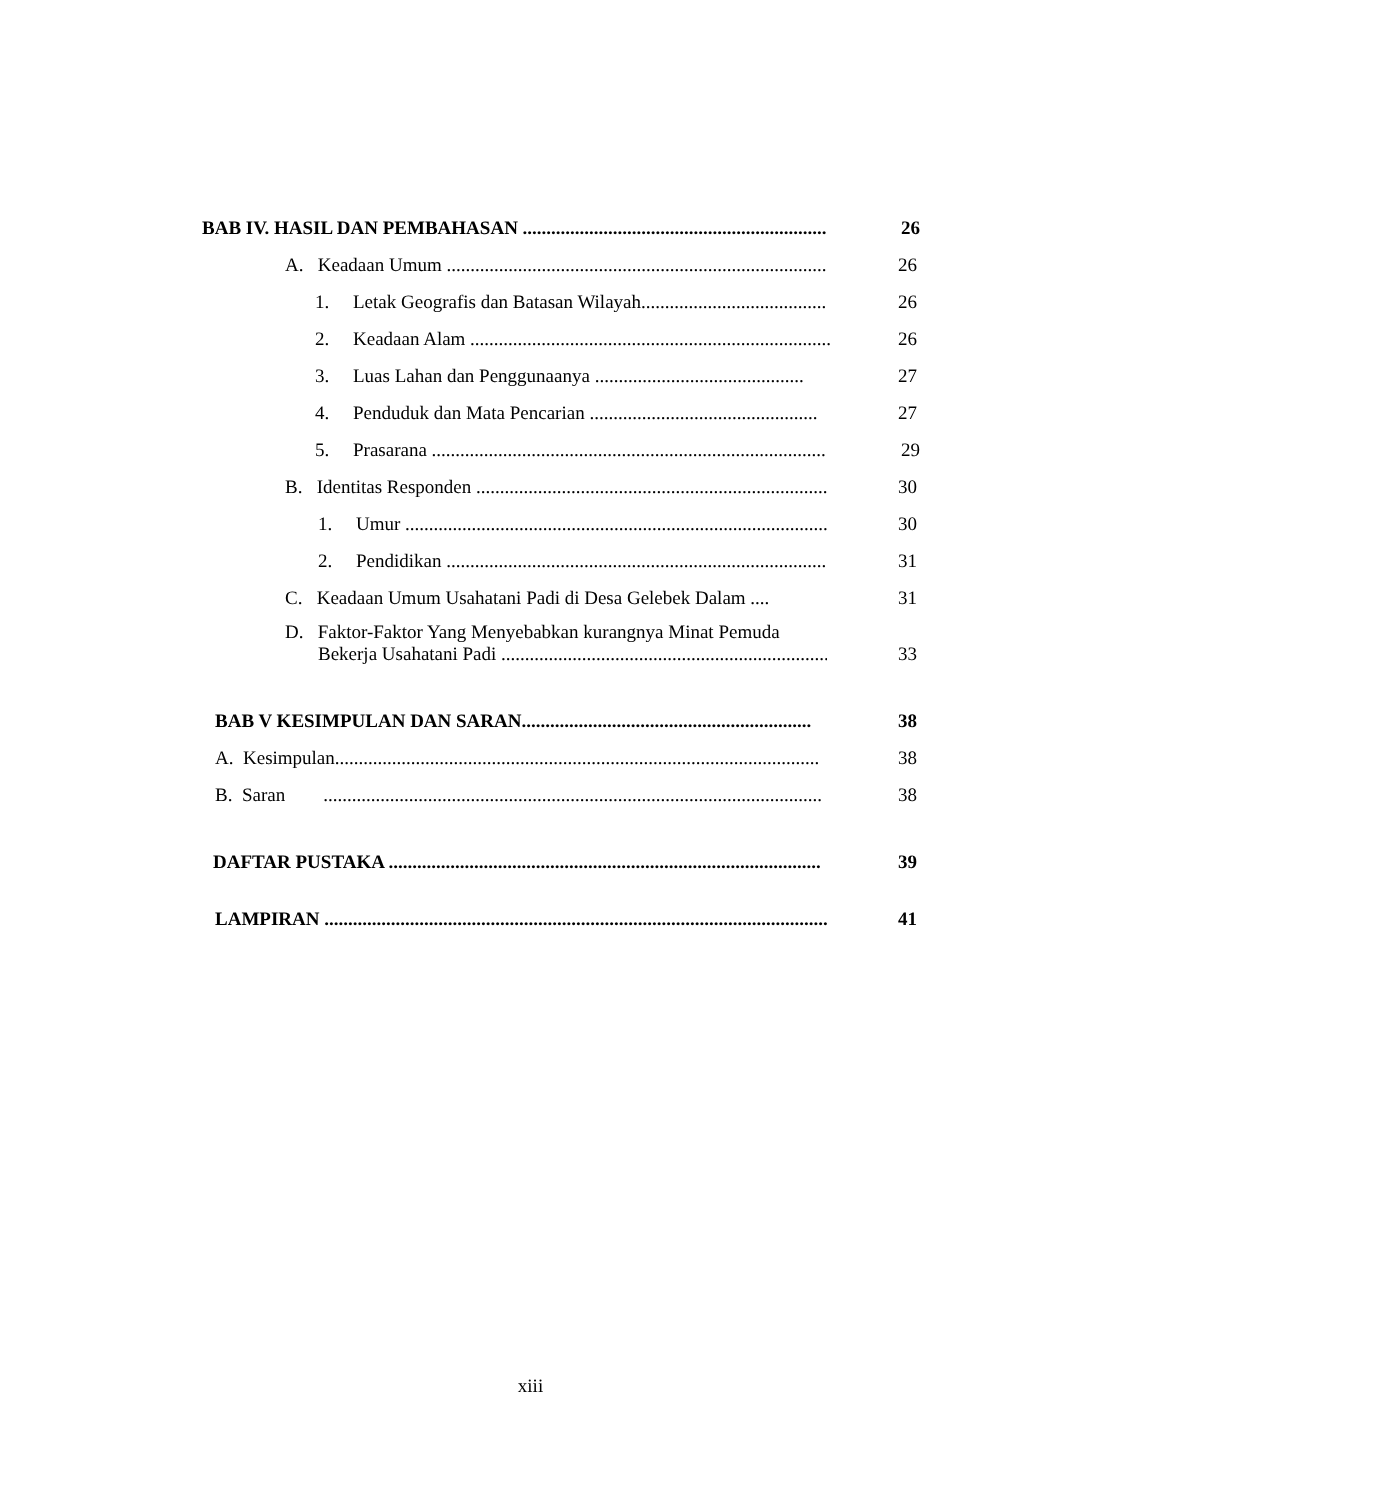BAB IV. HASIL DAN PEMBAHASAN .................................................................... 26
A. Keadaan Umum ...................................................................................... 26
1. Letak Geografis dan Batasan Wilayah.......................................... 26
2. Keadaan Alam .............................................................................. 26
3. Luas Lahan dan Penggunaanya ............................................ 27
4. Penduduk dan Mata Pencarian ................................................ 27
5. Prasarana .......................................................................................... 29
B. Identitas Responden ............................................................................. 30
1. Umur ................................................................................................... 30
2. Pendidikan ......................................................................................... 31
C. Keadaan Umum Usahatani Padi di Desa Gelebek Dalam .... 31
D. Faktor-Faktor Yang Menyebabkan kurangnya Minat Pemuda
Bekerja Usahatani Padi ........................................................................... 33
BAB V KESIMPULAN DAN SARAN............................................................. 38
A. Kesimpulan...................................................................................................... 38
B. Saran ......................................................................................................... 38
DAFTAR PUSTAKA ........................................................................................... 39
LAMPIRAN .......................................................................................................... 41
xiii